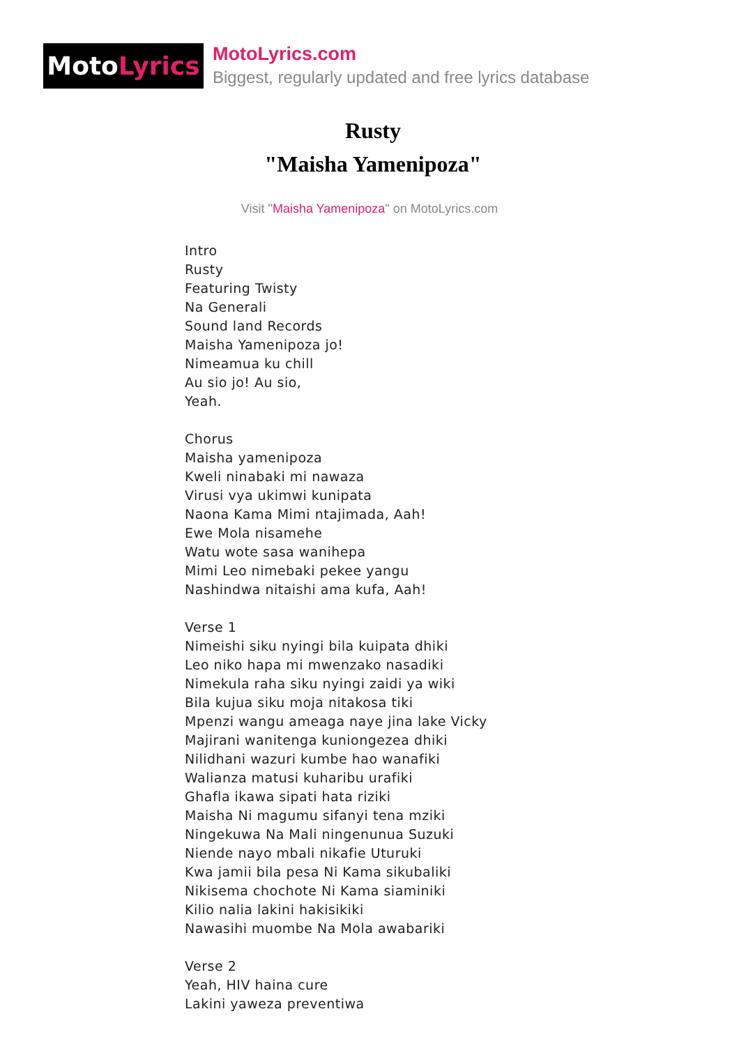Moto Lyrics
MotoLyrics.com
Biggest, regularly updated and free lyrics database
Rusty
"Maisha Yamenipoza"
Visit "Maisha Yamenipoza" on MotoLyrics.com
Intro
Rusty
Featuring Twisty
Na Generali
Sound land Records
Maisha Yamenipoza jo!
Nimeamua ku chill
Au sio jo! Au sio,
Yeah.
Chorus
Maisha yamenipoza
Kweli ninabaki mi nawaza
Virusi vya ukimwi kunipata
Naona Kama Mimi ntajimada, Aah!
Ewe Mola nisamehe
Watu wote sasa wanihepa
Mimi Leo nimebaki pekee yangu
Nashindwa nitaishi ama kufa, Aah!
Verse 1
Nimeishi siku nyingi bila kuipata dhiki
Leo niko hapa mi mwenzako nasadiki
Nimekula raha siku nyingi zaidi ya wiki
Bila kujua siku moja nitakosa tiki
Mpenzi wangu ameaga naye jina lake Vicky
Majirani wanitenga kuniongezea dhiki
Nilidhani wazuri kumbe hao wanafiki
Walianza matusi kuharibu urafiki
Ghafla ikawa sipati hata riziki
Maisha Ni magumu sifanyi tena mziki
Ningekuwa Na Mali ningenunua Suzuki
Niende nayo mbali nikafie Uturuki
Kwa jamii bila pesa Ni Kama sikubaliki
Nikisema chochote Ni Kama siaminiki
Kilio nalia lakini hakisikiki
Nawasihi muombe Na Mola awabariki
Verse 2
Yeah, HIV haina cure
Lakini yaweza preventiwa